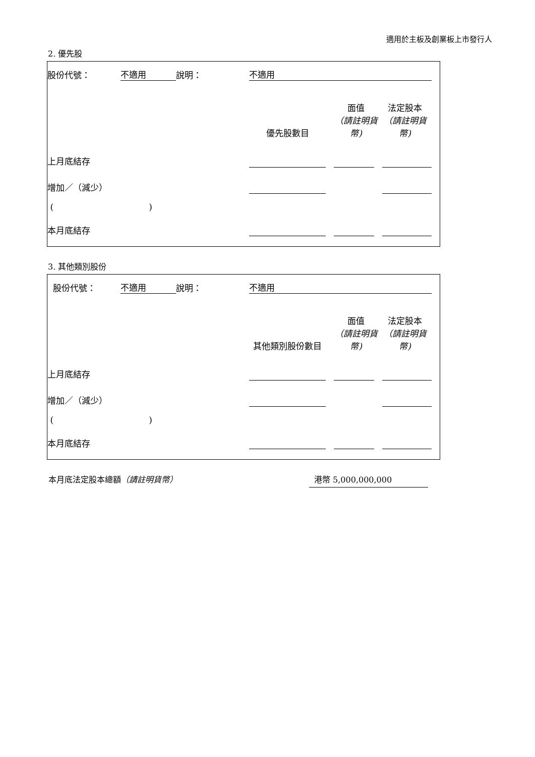適用於主板及創業板上市發行人
2. 優先股
| 股份代號： | 不適用 | 說明： | 不適用 | | | | |
| | | | 優先股數目 | | 面值 （請註明貨幣) | 法定股本 （請註明貨幣) | |
| 上月底結存 | | | | | | | |
| 增加／（減少） | | | | | | | |
| ( ) | | | | | | | |
| 本月底結存 | | | | | | | |
3. 其他類別股份
| 股份代號： | 不適用 | 說明： | 不適用 | | | | |
| | | | 其他類別股份數目 | | 面值 （請註明貨幣) | 法定股本 （請註明貨幣) | |
| 上月底結存 | | | | | | | |
| 增加／（減少） | | | | | | | |
| ( ) | | | | | | | |
| 本月底結存 | | | | | | | |
本月底法定股本總額（請註明貨幣） 港幣 5,000,000,000